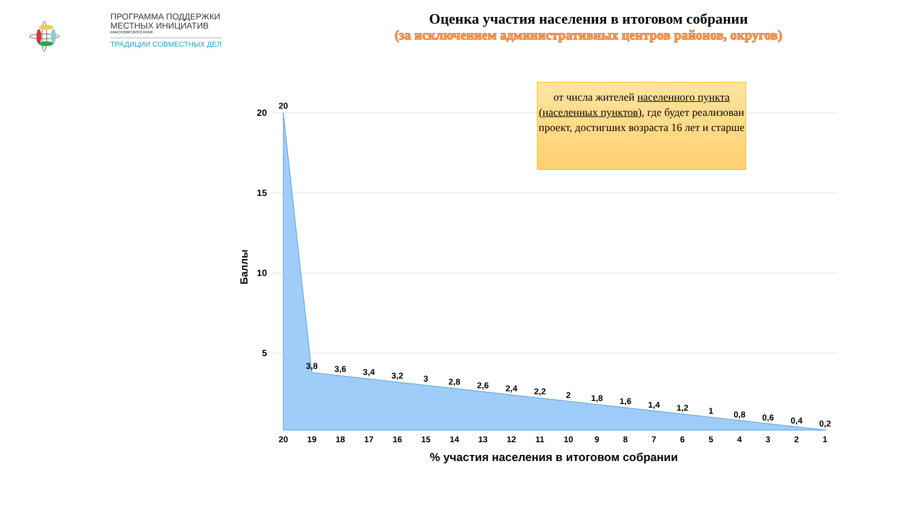ПРОГРАММА ПОДДЕРЖКИ
МЕСТНЫХ ИНИЦИАТИВ
КРАСНОЯРСКОГО КРАЯ
ТРАДИЦИИ СОВМЕСТНЫХ ДЕЛ
Оценка участия населения в итоговом собрании
(за исключением административных центров районов, округов)
20
15
10
5
Баллы
20
19
18
17
16
15
14
13
12
11
10
9
8
7
6
5
4
3
2
1
20
3,8
3,6
3,4
3,2
3
2,8
2,6
2,4
2,2
2
1,8
1,6
1,4
1,2
1
0,8
0,6
0,4
0,2
% участия населения в итоговом собрании
от числа жителей населенного пункта (населенных пунктов), где будет реализован проект, достигших возраста 16 лет и старше